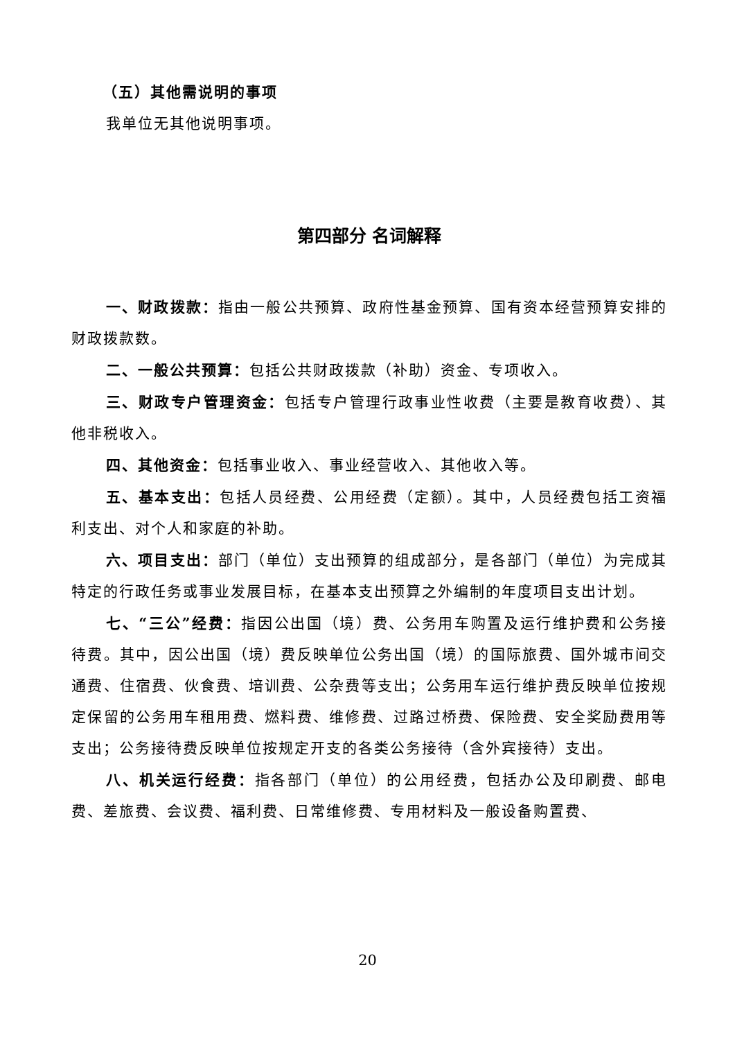（五）其他需说明的事项
我单位无其他说明事项。
第四部分 名词解释
一、财政拨款：指由一般公共预算、政府性基金预算、国有资本经营预算安排的财政拨款数。
二、一般公共预算：包括公共财政拨款（补助）资金、专项收入。
三、财政专户管理资金：包括专户管理行政事业性收费（主要是教育收费）、其他非税收入。
四、其他资金：包括事业收入、事业经营收入、其他收入等。
五、基本支出：包括人员经费、公用经费（定额）。其中，人员经费包括工资福利支出、对个人和家庭的补助。
六、项目支出：部门（单位）支出预算的组成部分，是各部门（单位）为完成其特定的行政任务或事业发展目标，在基本支出预算之外编制的年度项目支出计划。
七、“三公”经费：指因公出国（境）费、公务用车购置及运行维护费和公务接待费。其中，因公出国（境）费反映单位公务出国（境）的国际旅费、国外城市间交通费、住宿费、伙食费、培训费、公杂费等支出；公务用车运行维护费反映单位按规定保留的公务用车租用费、燃料费、维修费、过路过桥费、保险费、安全奖励费用等支出；公务接待费反映单位按规定开支的各类公务接待（含外宾接待）支出。
八、机关运行经费：指各部门（单位）的公用经费，包括办公及印刷费、邮电费、差旅费、会议费、福利费、日常维修费、专用材料及一般设备购置费、
20